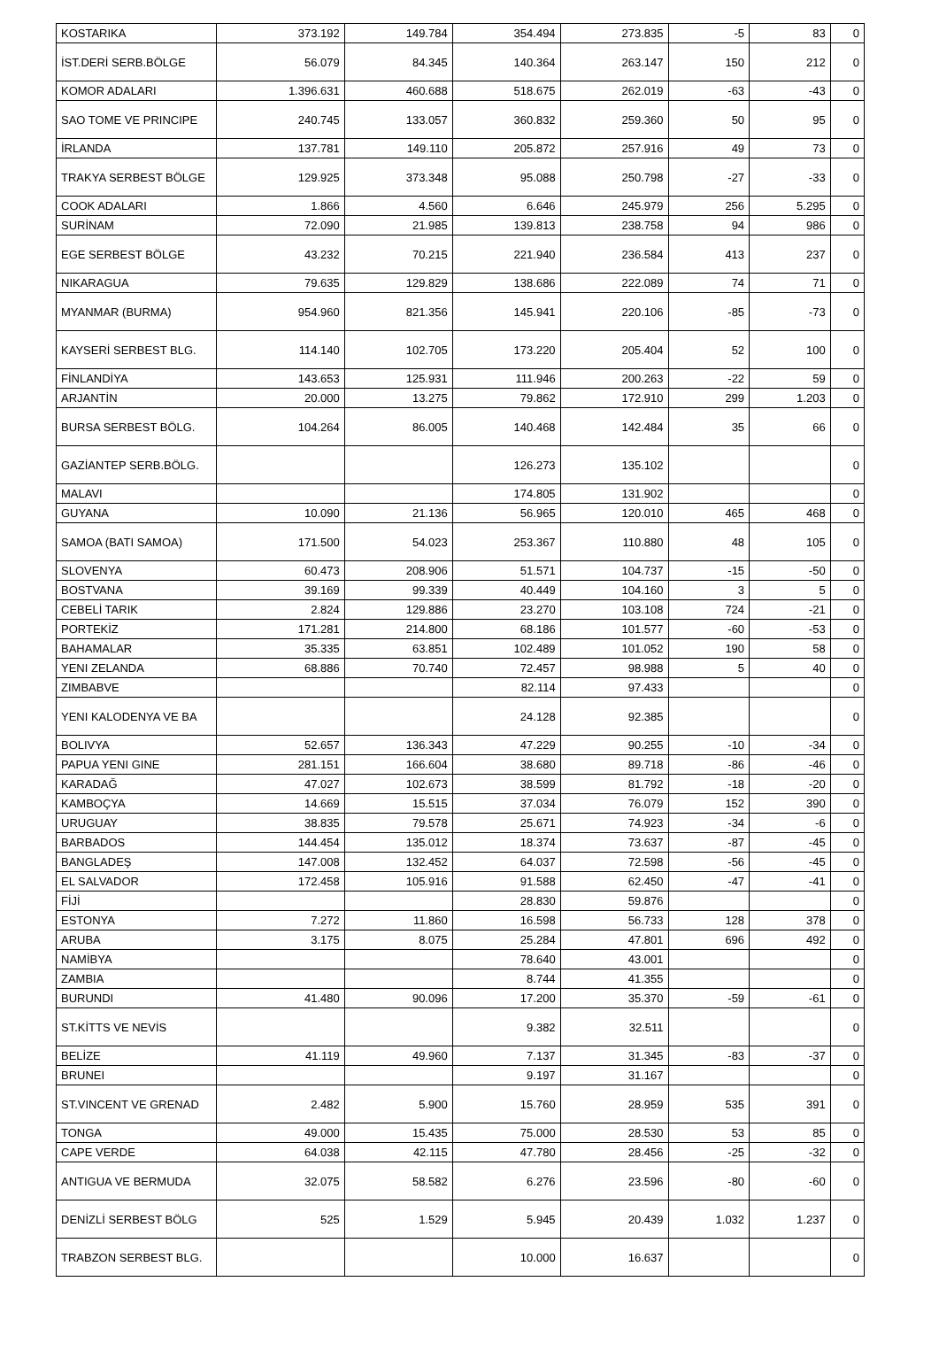| KOSTARIKA | 373.192 | 149.784 | 354.494 | 273.835 | -5 | 83 | 0 |
| İST.DERİ SERB.BÖLGE | 56.079 | 84.345 | 140.364 | 263.147 | 150 | 212 | 0 |
| KOMOR ADALARI | 1.396.631 | 460.688 | 518.675 | 262.019 | -63 | -43 | 0 |
| SAO TOME VE PRINCIPE | 240.745 | 133.057 | 360.832 | 259.360 | 50 | 95 | 0 |
| İRLANDA | 137.781 | 149.110 | 205.872 | 257.916 | 49 | 73 | 0 |
| TRAKYA SERBEST BÖLGE | 129.925 | 373.348 | 95.088 | 250.798 | -27 | -33 | 0 |
| COOK ADALARI | 1.866 | 4.560 | 6.646 | 245.979 | 256 | 5.295 | 0 |
| SURİNAM | 72.090 | 21.985 | 139.813 | 238.758 | 94 | 986 | 0 |
| EGE SERBEST BÖLGE | 43.232 | 70.215 | 221.940 | 236.584 | 413 | 237 | 0 |
| NIKARAGUA | 79.635 | 129.829 | 138.686 | 222.089 | 74 | 71 | 0 |
| MYANMAR (BURMA) | 954.960 | 821.356 | 145.941 | 220.106 | -85 | -73 | 0 |
| KAYSERİ SERBEST BLG. | 114.140 | 102.705 | 173.220 | 205.404 | 52 | 100 | 0 |
| FİNLANDİYA | 143.653 | 125.931 | 111.946 | 200.263 | -22 | 59 | 0 |
| ARJANTİN | 20.000 | 13.275 | 79.862 | 172.910 | 299 | 1.203 | 0 |
| BURSA SERBEST BÖLG. | 104.264 | 86.005 | 140.468 | 142.484 | 35 | 66 | 0 |
| GAZİANTEP SERB.BÖLG. | | | 126.273 | 135.102 | | | 0 |
| MALAVI | | | 174.805 | 131.902 | | | 0 |
| GUYANA | 10.090 | 21.136 | 56.965 | 120.010 | 465 | 468 | 0 |
| SAMOA (BATI SAMOA) | 171.500 | 54.023 | 253.367 | 110.880 | 48 | 105 | 0 |
| SLOVENYA | 60.473 | 208.906 | 51.571 | 104.737 | -15 | -50 | 0 |
| BOSTVANA | 39.169 | 99.339 | 40.449 | 104.160 | 3 | 5 | 0 |
| CEBELİ TARIK | 2.824 | 129.886 | 23.270 | 103.108 | 724 | -21 | 0 |
| PORTEKİZ | 171.281 | 214.800 | 68.186 | 101.577 | -60 | -53 | 0 |
| BAHAMALAR | 35.335 | 63.851 | 102.489 | 101.052 | 190 | 58 | 0 |
| YENI ZELANDA | 68.886 | 70.740 | 72.457 | 98.988 | 5 | 40 | 0 |
| ZIMBABVE | | | 82.114 | 97.433 | | | 0 |
| YENI KALODENYA VE BA | | | 24.128 | 92.385 | | | 0 |
| BOLIVYA | 52.657 | 136.343 | 47.229 | 90.255 | -10 | -34 | 0 |
| PAPUA YENI GINE | 281.151 | 166.604 | 38.680 | 89.718 | -86 | -46 | 0 |
| KARADAĞ | 47.027 | 102.673 | 38.599 | 81.792 | -18 | -20 | 0 |
| KAMBOÇYA | 14.669 | 15.515 | 37.034 | 76.079 | 152 | 390 | 0 |
| URUGUAY | 38.835 | 79.578 | 25.671 | 74.923 | -34 | -6 | 0 |
| BARBADOS | 144.454 | 135.012 | 18.374 | 73.637 | -87 | -45 | 0 |
| BANGLADEŞ | 147.008 | 132.452 | 64.037 | 72.598 | -56 | -45 | 0 |
| EL SALVADOR | 172.458 | 105.916 | 91.588 | 62.450 | -47 | -41 | 0 |
| FİJİ | | | 28.830 | 59.876 | | | 0 |
| ESTONYA | 7.272 | 11.860 | 16.598 | 56.733 | 128 | 378 | 0 |
| ARUBA | 3.175 | 8.075 | 25.284 | 47.801 | 696 | 492 | 0 |
| NAMİBYA | | | 78.640 | 43.001 | | | 0 |
| ZAMBIA | | | 8.744 | 41.355 | | | 0 |
| BURUNDI | 41.480 | 90.096 | 17.200 | 35.370 | -59 | -61 | 0 |
| ST.KİTTS VE NEVİS | | | 9.382 | 32.511 | | | 0 |
| BELİZE | 41.119 | 49.960 | 7.137 | 31.345 | -83 | -37 | 0 |
| BRUNEI | | | 9.197 | 31.167 | | | 0 |
| ST.VINCENT VE GRENAD | 2.482 | 5.900 | 15.760 | 28.959 | 535 | 391 | 0 |
| TONGA | 49.000 | 15.435 | 75.000 | 28.530 | 53 | 85 | 0 |
| CAPE VERDE | 64.038 | 42.115 | 47.780 | 28.456 | -25 | -32 | 0 |
| ANTIGUA VE BERMUDA | 32.075 | 58.582 | 6.276 | 23.596 | -80 | -60 | 0 |
| DENİZLİ SERBEST BÖLG | 525 | 1.529 | 5.945 | 20.439 | 1.032 | 1.237 | 0 |
| TRABZON SERBEST BLG. | | | 10.000 | 16.637 | | | 0 |